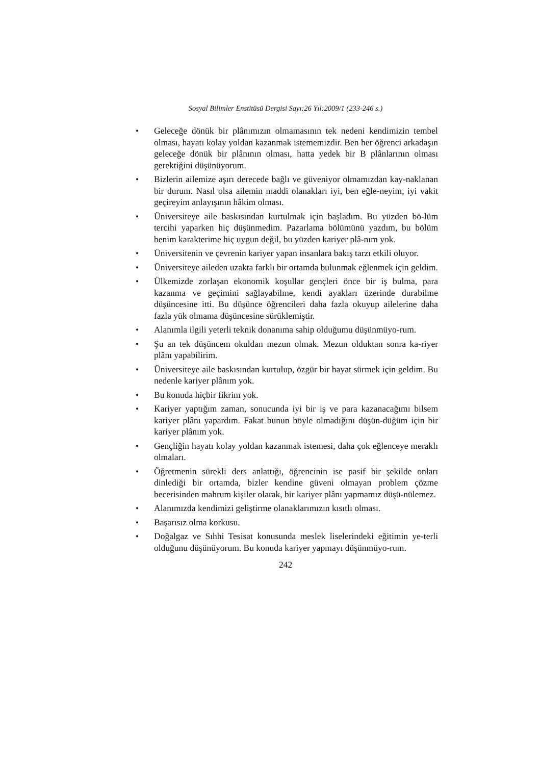Sosyal Bilimler Enstitüsü Dergisi Sayı:26 Yıl:2009/1 (233-246 s.)
• Geleceğe dönük bir plânımızın olmamasının tek nedeni kendimizin tembel olması, hayatı kolay yoldan kazanmak istememizdir. Ben her öğrenci arkadaşın geleceğe dönük bir plânının olması, hatta yedek bir B plânlarının olması gerektiğini düşünüyorum.
• Bizlerin ailemize aşırı derecede bağlı ve güveniyor olmamızdan kay-naklanan bir durum. Nasıl olsa ailemin maddi olanakları iyi, ben eğle-neyim, iyi vakit geçireyim anlayışının hâkim olması.
• Üniversiteye aile baskısından kurtulmak için başladım. Bu yüzden bö-lüm tercihi yaparken hiç düşünmedim. Pazarlama bölümünü yazdım, bu bölüm benim karakterime hiç uygun değil, bu yüzden kariyer plâ-nım yok.
• Üniversitenin ve çevrenin kariyer yapan insanlara bakış tarzı etkili oluyor.
• Üniversiteye aileden uzakta farklı bir ortamda bulunmak eğlenmek için geldim.
• Ülkemizde zorlaşan ekonomik koşullar gençleri önce bir iş bulma, para kazanma ve geçimini sağlayabilme, kendi ayakları üzerinde durabilme düşüncesine itti. Bu düşünce öğrencileri daha fazla okuyup ailelerine daha fazla yük olmama düşüncesine sürüklemiştir.
• Alanımla ilgili yeterli teknik donanıma sahip olduğumu düşünmüyo-rum.
• Şu an tek düşüncem okuldan mezun olmak. Mezun olduktan sonra ka-riyer plânı yapabilirim.
• Üniversiteye aile baskısından kurtulup, özgür bir hayat sürmek için geldim. Bu nedenle kariyer plânım yok.
• Bu konuda hiçbir fikrim yok.
• Kariyer yaptığım zaman, sonucunda iyi bir iş ve para kazanacağımı bilsem kariyer plânı yapardım. Fakat bunun böyle olmadığını düşün-düğüm için bir kariyer plânım yok.
• Gençliğin hayatı kolay yoldan kazanmak istemesi, daha çok eğlenceye meraklı olmaları.
• Öğretmenin sürekli ders anlattığı, öğrencinin ise pasif bir şekilde onları dinlediği bir ortamda, bizler kendine güveni olmayan problem çözme becerisinden mahrum kişiler olarak, bir kariyer plânı yapmamız düşü-nülemez.
• Alanımızda kendimizi geliştirme olanaklarımızın kısıtlı olması.
• Başarısız olma korkusu.
• Doğalgaz ve Sıhhi Tesisat konusunda meslek liselerindeki eğitimin ye-terli olduğunu düşünüyorum. Bu konuda kariyer yapmayı düşünmüyo-rum.
242